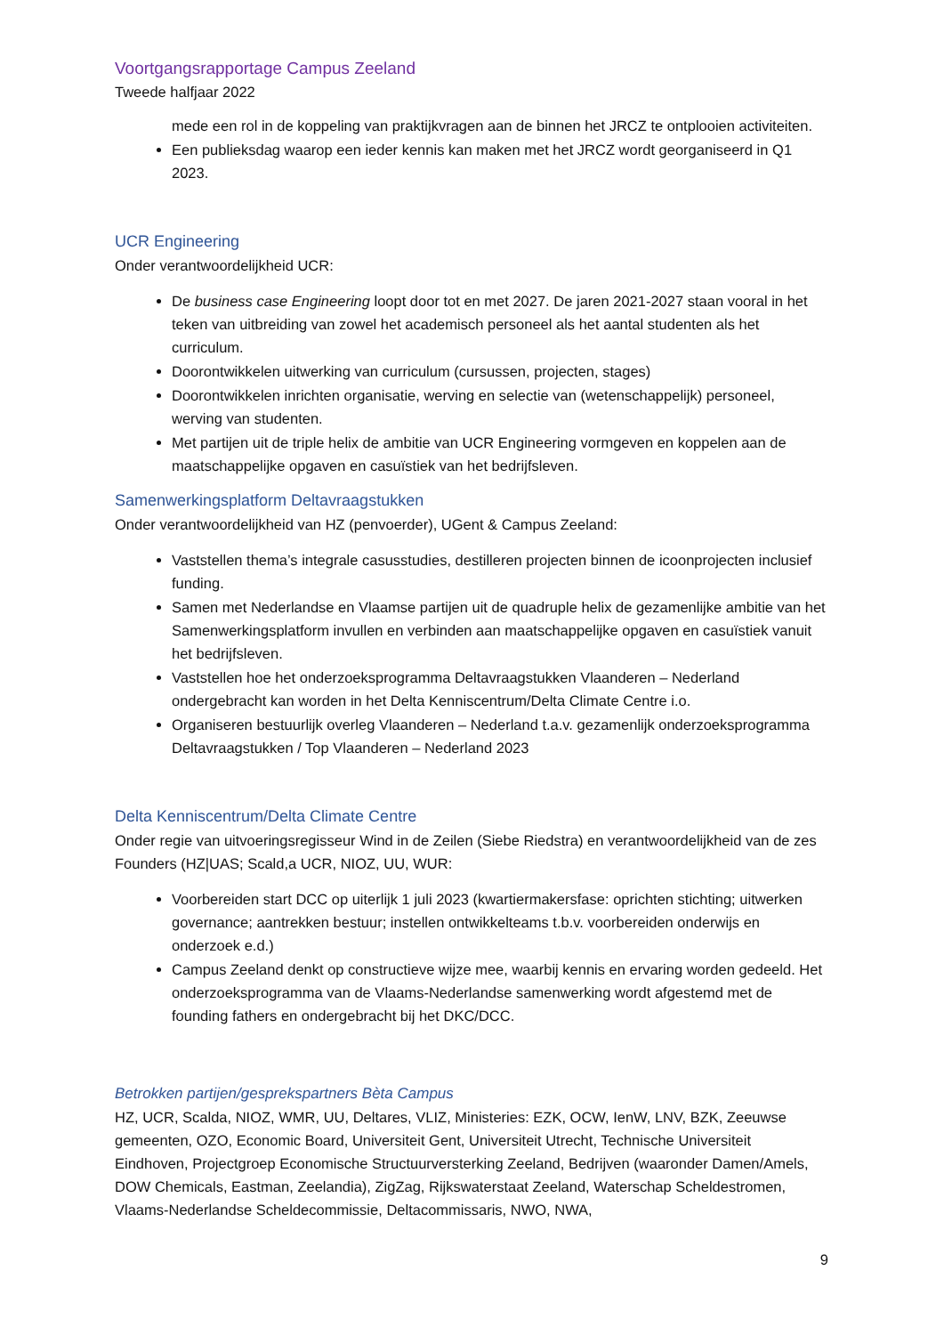Voortgangsrapportage Campus Zeeland
Tweede halfjaar 2022
mede een rol in de koppeling van praktijkvragen aan de binnen het JRCZ te ontplooien activiteiten.
Een publieksdag waarop een ieder kennis kan maken met het JRCZ wordt georganiseerd in Q1 2023.
UCR Engineering
Onder verantwoordelijkheid UCR:
De business case Engineering loopt door tot en met 2027. De jaren 2021-2027 staan vooral in het teken van uitbreiding van zowel het academisch personeel als het aantal studenten als het curriculum.
Doorontwikkelen uitwerking van curriculum (cursussen, projecten, stages)
Doorontwikkelen inrichten organisatie, werving en selectie van (wetenschappelijk) personeel, werving van studenten.
Met partijen uit de triple helix de ambitie van UCR Engineering vormgeven en koppelen aan de maatschappelijke opgaven en casuïstiek van het bedrijfsleven.
Samenwerkingsplatform Deltavraagstukken
Onder verantwoordelijkheid van HZ (penvoerder), UGent & Campus Zeeland:
Vaststellen thema’s integrale casusstudies, destilleren projecten binnen de icoonprojecten inclusief funding.
Samen met Nederlandse en Vlaamse partijen uit de quadruple helix de gezamenlijke ambitie van het Samenwerkingsplatform invullen en verbinden aan maatschappelijke opgaven en casuïstiek vanuit het bedrijfsleven.
Vaststellen hoe het onderzoeksprogramma Deltavraagstukken Vlaanderen – Nederland ondergebracht kan worden in het Delta Kenniscentrum/Delta Climate Centre i.o.
Organiseren bestuurlijk overleg Vlaanderen – Nederland t.a.v. gezamenlijk onderzoeksprogramma Deltavraagstukken / Top Vlaanderen – Nederland 2023
Delta Kenniscentrum/Delta Climate Centre
Onder regie van uitvoeringsregisseur Wind in de Zeilen (Siebe Riedstra) en verantwoordelijkheid van de zes Founders (HZ|UAS; Scald,a UCR, NIOZ, UU, WUR:
Voorbereiden start DCC op uiterlijk 1 juli 2023 (kwartiermakersfase: oprichten stichting; uitwerken governance; aantrekken bestuur; instellen ontwikkelteams t.b.v. voorbereiden onderwijs en onderzoek e.d.)
Campus Zeeland denkt op constructieve wijze mee, waarbij kennis en ervaring worden gedeeld. Het onderzoeksprogramma van de Vlaams-Nederlandse samenwerking wordt afgestemd met de founding fathers en ondergebracht bij het DKC/DCC.
Betrokken partijen/gesprekspartners Bèta Campus
HZ, UCR, Scalda, NIOZ, WMR, UU, Deltares, VLIZ, Ministeries: EZK, OCW, IenW, LNV, BZK, Zeeuwse gemeenten, OZO, Economic Board, Universiteit Gent, Universiteit Utrecht, Technische Universiteit Eindhoven, Projectgroep Economische Structuurversterking Zeeland, Bedrijven (waaronder Damen/Amels, DOW Chemicals, Eastman, Zeelandia), ZigZag, Rijkswaterstaat Zeeland, Waterschap Scheldestromen, Vlaams-Nederlandse Scheldecommissie, Deltacommissaris, NWO, NWA,
9